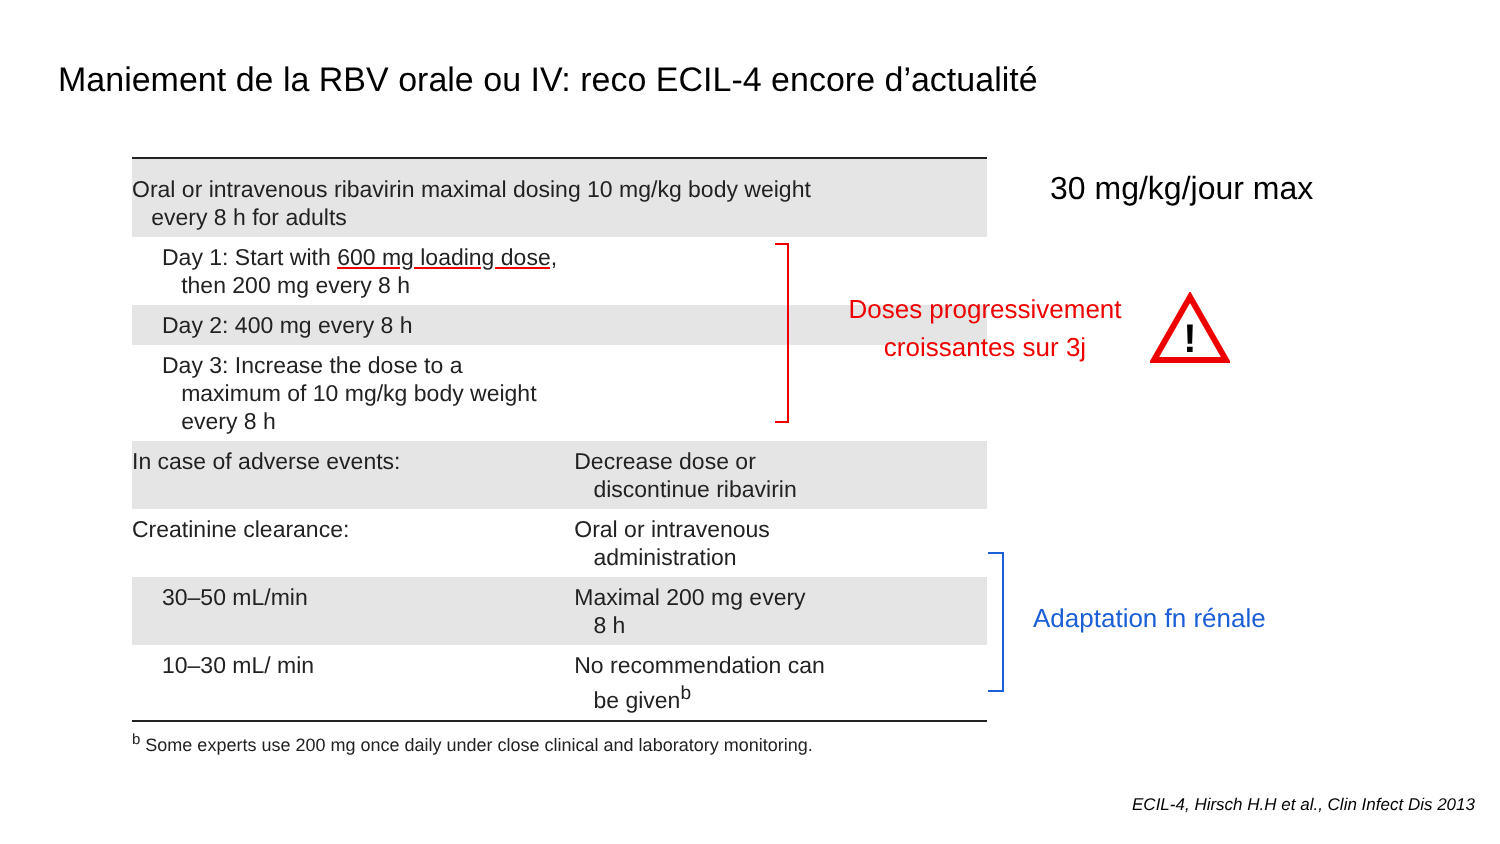Maniement de la RBV orale ou IV: reco ECIL-4 encore d’actualité
| Oral or intravenous ribavirin maximal dosing 10 mg/kg body weight every 8 h for adults | |
| Day 1: Start with 600 mg loading dose, then 200 mg every 8 h | |
| Day 2: 400 mg every 8 h | |
| Day 3: Increase the dose to a maximum of 10 mg/kg body weight every 8 h | |
| In case of adverse events: | Decrease dose or discontinue ribavirin |
| Creatinine clearance: | Oral or intravenous administration |
| 30–50 mL/min | Maximal 200 mg every 8 h |
| 10–30 mL/ min | No recommendation can be given<sup>b</sup> |
<sup>b</sup> Some experts use 200 mg once daily under close clinical and laboratory monitoring.
30 mg/kg/jour max
Doses progressivement
croissantes sur 3j
!
Adaptation fn rénale
ECIL-4, Hirsch H.H et al., Clin Infect Dis 2013